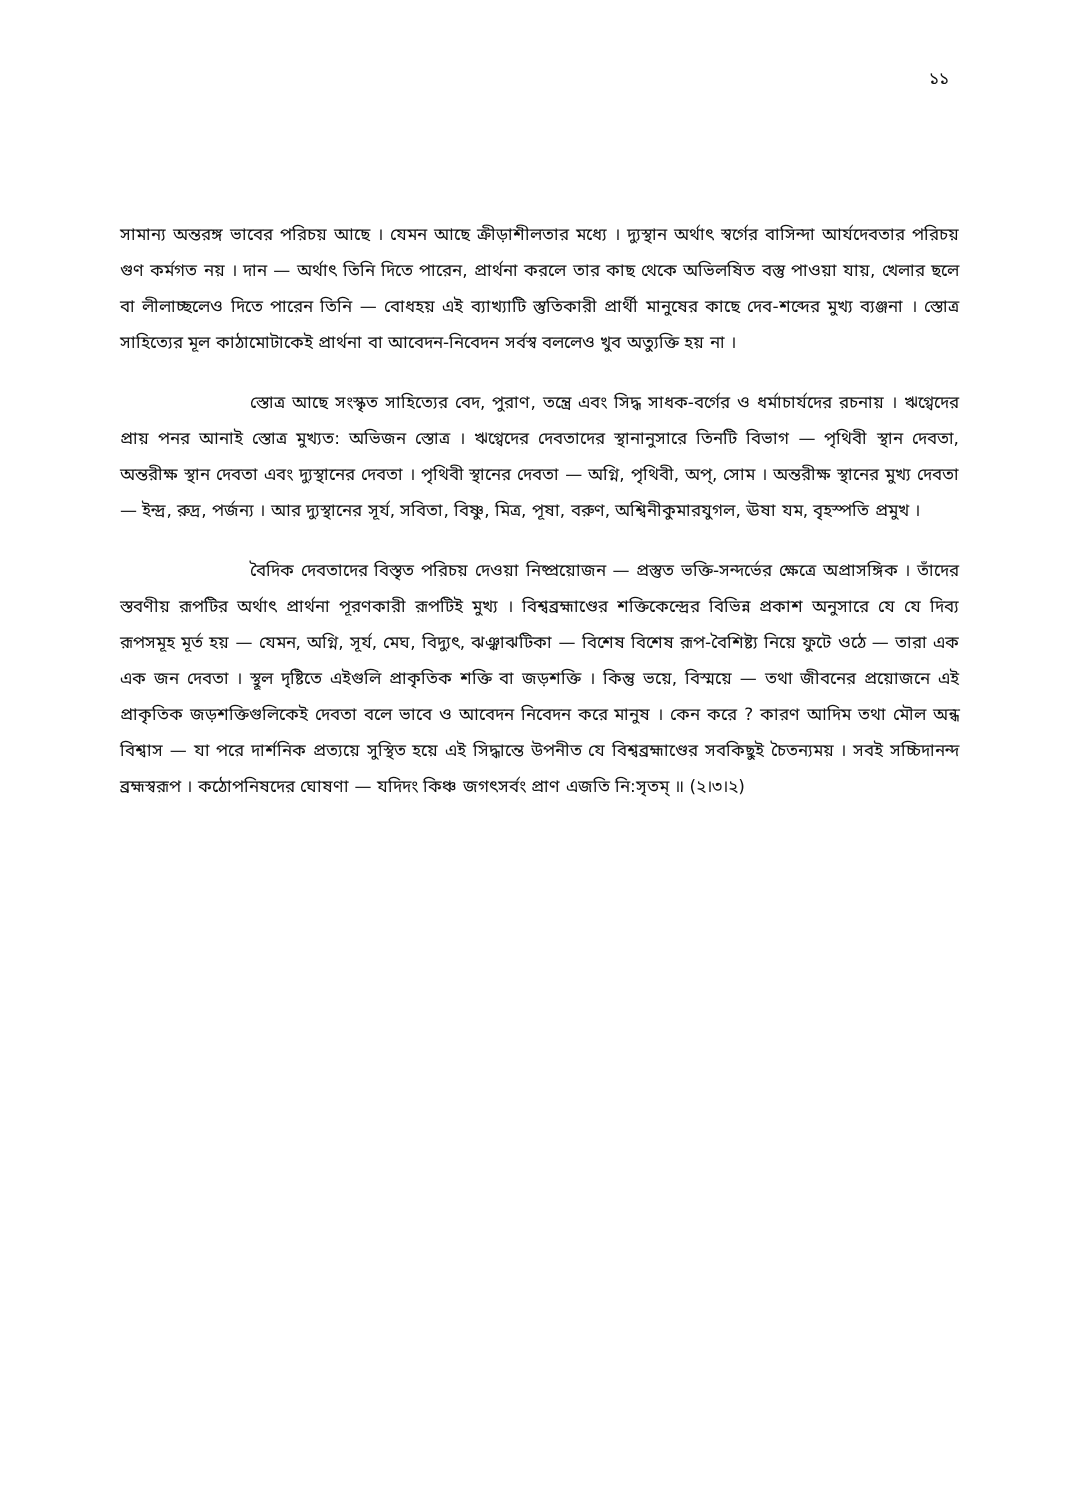১১
সামান্য অন্তরঙ্গ ভাবের পরিচয় আছে । যেমন আছে ক্রীড়াশীলতার মধ্যে । দ্যুস্থান অর্থাৎ স্বর্গের বাসিন্দা আর্যদেবতার পরিচয় গুণ কর্মগত নয় । দান — অর্থাৎ তিনি দিতে পারেন, প্রার্থনা করলে তার কাছ থেকে অভিলষিত বস্তু পাওয়া যায়, খেলার ছলে বা লীলাচ্ছলেও দিতে পারেন তিনি — বোধহয় এই ব্যাখ্যাটি স্তুতিকারী প্রার্থী মানুষের কাছে দেব-শব্দের মুখ্য ব্যঞ্জনা । স্তোত্র সাহিত্যের মূল কাঠামোটাকেই প্রার্থনা বা আবেদন-নিবেদন সর্বস্ব বললেও খুব অত্যুক্তি হয় না ।
স্তোত্র আছে সংস্কৃত সাহিত্যের বেদ, পুরাণ, তন্ত্রে এবং সিদ্ধ সাধক-বর্গের ও ধর্মাচার্যদের রচনায় । ঋগ্বেদের প্রায় পনর আনাই স্তোত্র মুখ্যত: অভিজন স্তোত্র । ঋগ্বেদের দেবতাদের স্থানানুসারে তিনটি বিভাগ — পৃথিবী স্থান দেবতা, অন্তরীক্ষ স্থান দেবতা এবং দ্যুস্থানের দেবতা । পৃথিবী স্থানের দেবতা — অগ্নি, পৃথিবী, অপ্, সোম । অন্তরীক্ষ স্থানের মুখ্য দেবতা — ইন্দ্র, রুদ্র, পর্জন্য । আর দ্যুস্থানের সূর্য, সবিতা, বিষ্ণু, মিত্র, পূষা, বরুণ, অশ্বিনীকুমারযুগল, ঊষা যম, বৃহস্পতি প্রমুখ ।
বৈদিক দেবতাদের বিস্তৃত পরিচয় দেওয়া নিষ্প্রয়োজন — প্রস্তুত ভক্তি-সন্দর্ভের ক্ষেত্রে অপ্রাসঙ্গিক । তাঁদের স্তবণীয় রূপটির অর্থাৎ প্রার্থনা পূরণকারী রূপটিই মুখ্য । বিশ্বব্রহ্মাণ্ডের শক্তিকেন্দ্রের বিভিন্ন প্রকাশ অনুসারে যে যে দিব্য রূপসমূহ মূর্ত হয় — যেমন, অগ্নি, সূর্য, মেঘ, বিদ্যুৎ, ঝঞ্ঝাঝটিকা — বিশেষ বিশেষ রূপ-বৈশিষ্ট্য নিয়ে ফুটে ওঠে — তারা এক এক জন দেবতা । স্থূল দৃষ্টিতে এইগুলি প্রাকৃতিক শক্তি বা জড়শক্তি । কিন্তু ভয়ে, বিস্ময়ে — তথা জীবনের প্রয়োজনে এই প্রাকৃতিক জড়শক্তিগুলিকেই দেবতা বলে ভাবে ও আবেদন নিবেদন করে মানুষ । কেন করে ? কারণ আদিম তথা মৌল অন্ধ বিশ্বাস — যা পরে দার্শনিক প্রত্যয়ে সুস্থিত হয়ে এই সিদ্ধান্তে উপনীত যে বিশ্বব্রহ্মাণ্ডের সবকিছুই চৈতন্যময় । সবই সচ্চিদানন্দ ব্রহ্মস্বরূপ । কঠোপনিষদের ঘোষণা — যদিদং কিঞ্চ জগৎসর্বং প্রাণ এজতি নি:সৃতম্ ॥ (২।৩।২)